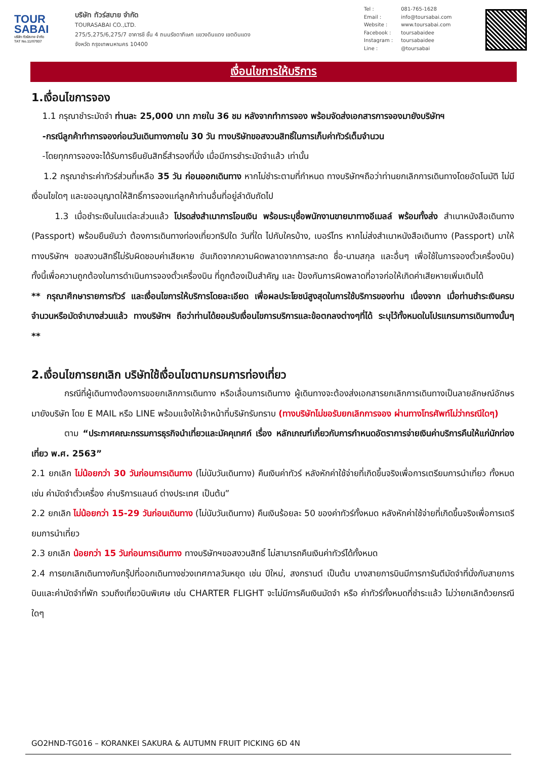TOUR
SABAI
บริษัท ทัวร์สบาย จำกัด
TAT No.11/07937
บริษัท ทัวร์สบาย จำกัด
TOURASABAI CO.,LTD.
275/5,275/6,275/7 อาคารชี ชั้น 4 ถนนรัชดาภิเษก แขวงดินแดง เขตดินแดง
จังหวัด กรุงเทพมหานคร 10400
Tel : 081-765-1628
Email : info@toursabai.com
Website : www.toursabai.com
Facebook : toursabaidee
Instagram : toursabaidee
Line : @toursabai
เงื่อนไขการให้บริการ
1.เงื่อนไขการจอง
1.1 กรุณาชำระมัดจำ ท่านละ 25,000 บาท ภายใน 36 ชม หลังจากทำการจอง พร้อมจัดส่งเอกสารการจองมายังบริษัทฯ
-กรณีลูกค้าทำการจองก่อนวันเดินทางภายใน 30 วัน ทางบริษัทขอสงวนสิทธิ์ในการเก็บค่าทัวร์เต็มจำนวน
-โดยทุกการจองจะได้รับการยืนยันสิทธิ์สำรองที่นั่ง เมื่อมีการชำระมัดจำแล้ว เท่านั้น
1.2 กรุณาชำระค่าทัวร์ส่วนที่เหลือ 35 วัน ก่อนออกเดินทาง หากไม่ชำระตามที่กำหนด ทางบริษัทฯถือว่าท่านยกเลิกการเดินทางโดยอัตโนมัติ ไม่มีเงื่อนไขใดๆ และขออนุญาตให้สิทธิ์การจองแก่ลูกค้าท่านอื่นที่อยู่ลำดับถัดไป
1.3 เมื่อชำระเงินในแต่ละส่วนแล้ว โปรดส่งสำเนาการโอนเงิน พร้อมระบุชื่อพนักงานขายมาทางอีเมลล์ พร้อมทั้งส่ง สำเนาหนังสือเดินทาง (Passport) พร้อมยืนยันว่า ต้องการเดินทางท่องเที่ยวทริปใด วันที่ใด ไปกับใครบ้าง, เบอร์โทร หากไม่ส่งสำเนาหนังสือเดินทาง (Passport) มาให้ ทางบริษัทฯ ขอสงวนสิทธิ์ไม่รับผิดชอบค่าเสียหาย อันเกิดจากความผิดพลาดจากการสะกด ชื่อ-นามสกุล และอื่นๆ เพื่อใช้ในการจองตั๋วเครื่องบิน) ทั้งนี้เพื่อความถูกต้องในการดำเนินการจองตั๋วเครื่องบิน ที่ถูกต้องเป็นสำคัญ และ ป้องกันการผิดพลาดที่อาจก่อให้เกิดค่าเสียหายเพิ่มเติมได้
** กรุณาศึกษารายการทัวร์ และเงื่อนไขการให้บริการโดยละเอียด เพื่อผลประโยชน์สูงสุดในการใช้บริการของท่าน เนื่องจาก เมื่อท่านชำระเงินครบจำนวนหรือมัดจำบางส่วนแล้ว ทางบริษัทฯ ถือว่าท่านได้ยอมรับเงื่อนไขการบริการและข้อตกลงต่างๆที่ได้ ระบุไว้ทั้งหมดในโปรแกรมการเดินทางนั้นๆ **
2.เงื่อนไขการยกเลิก บริษัทใช้เงื่อนไขตามกรมการท่องเที่ยว
กรณีที่ผู้เดินทางต้องการขอยกเลิกการเดินทาง หรือเลื่อนการเดินทาง ผู้เดินทางจะต้องส่งเอกสารยกเลิกการเดินทางเป็นลายลักษณ์อักษร มายังบริษัท โดย E MAIL หรือ LINE พร้อมแจ้งให้เจ้าหน้าที่บริษัทรับทราบ (ทางบริษัทไม่ขอรับยกเลิกการจอง ผ่านทางโทรศัพท์ไม่ว่ากรณีใดๆ)
ตาม “ประกาศคณะกรรมการธุรกิจนำเที่ยวและมัคคุเทศก์ เรื่อง หลักเกณฑ์เกี่ยวกับการกำหนดอัตราการจ่ายเงินค่าบริการคืนให้แก่นักท่องเที่ยว พ.ศ. 2563”
2.1 ยกเลิก ไม่น้อยกว่า 30 วันก่อนการเดินทาง (ไม่นับวันเดินทาง) คืนเงินค่าทัวร์ หลังหักค่าใช้จ่ายที่เกิดขึ้นจริงเพื่อการเตรียมการนำเที่ยว ทั้งหมด เช่น ค่ามัดจำตั๋วเครื่อง ค่าบริการแลนด์ ต่างประเทศ เป็นต้น”
2.2 ยกเลิก ไม่น้อยกว่า 15-29 วันก่อนเดินทาง (ไม่นับวันเดินทาง) คืนเงินร้อยละ 50 ของค่าทัวร์ทั้งหมด หลังหักค่าใช้จ่ายที่เกิดขึ้นจริงเพื่อการเตรียมการนำเที่ยว
2.3 ยกเลิก น้อยกว่า 15 วันก่อนการเดินทาง ทางบริษัทฯขอสงวนสิทธิ์ ไม่สามารถคืนเงินค่าทัวร์ได้ทั้งหมด
2.4 การยกเลิกเดินทางกับกรุ๊ปที่ออกเดินทางช่วงเทศกาลวันหยุด เช่น ปีใหม่, สงกรานต์ เป็นต้น บางสายการบินมีการการันตีมัดจำที่นั่งกับสายการบินและค่ามัดจำที่พัก รวมถึงเที่ยวบินพิเศษ เช่น CHARTER FLIGHT จะไม่มีการคืนเงินมัดจำ หรือ ค่าทัวร์ทั้งหมดที่ชำระแล้ว ไม่ว่ายกเลิกด้วยกรณีใดๆ
GO2HND-TG016 – KORANKEI SAKURA & AUTUMN FRUIT PICKING 6D 4N